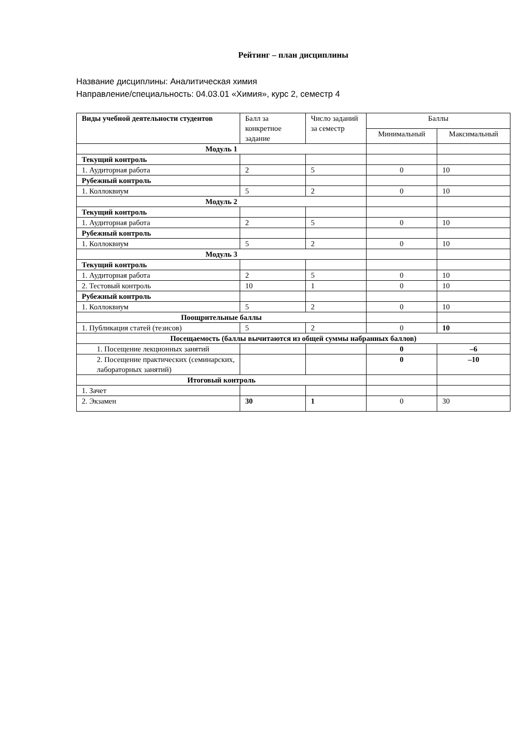Рейтинг – план дисциплины
Название дисциплины: Аналитическая химия
Направление/специальность: 04.03.01 «Химия», курс 2, семестр 4
| Виды учебной деятельности студентов | Балл за конкретное задание | Число заданий за семестр | Баллы | |
| --- | --- | --- | --- | --- |
| | | | Минимальный | Максимальный |
| Модуль 1 | | | | |
| Текущий контроль | | | | |
| 1. Аудиторная работа | 2 | 5 | 0 | 10 |
| Рубежный контроль | | | | |
| 1. Коллоквиум | 5 | 2 | 0 | 10 |
| Модуль 2 | | | | |
| Текущий контроль | | | | |
| 1. Аудиторная работа | 2 | 5 | 0 | 10 |
| Рубежный контроль | | | | |
| 1. Коллоквиум | 5 | 2 | 0 | 10 |
| Модуль 3 | | | | |
| Текущий контроль | | | | |
| 1. Аудиторная работа | 2 | 5 | 0 | 10 |
| 2. Тестовый контроль | 10 | 1 | 0 | 10 |
| Рубежный контроль | | | | |
| 1. Коллоквиум | 5 | 2 | 0 | 10 |
| Поощрительные баллы | | | | |
| 1. Публикация статей (тезисов) | 5 | 2 | 0 | 10 |
| Посещаемость (баллы вычитаются из общей суммы набранных баллов) | | | | |
| 1. Посещение лекционных занятий | | | 0 | –6 |
| 2. Посещение практических (семинарских, лабораторных занятий) | | | 0 | –10 |
| Итоговый контроль | | | | |
| 1. Зачет | | | | |
| 2. Экзамен | 30 | 1 | 0 | 30 |